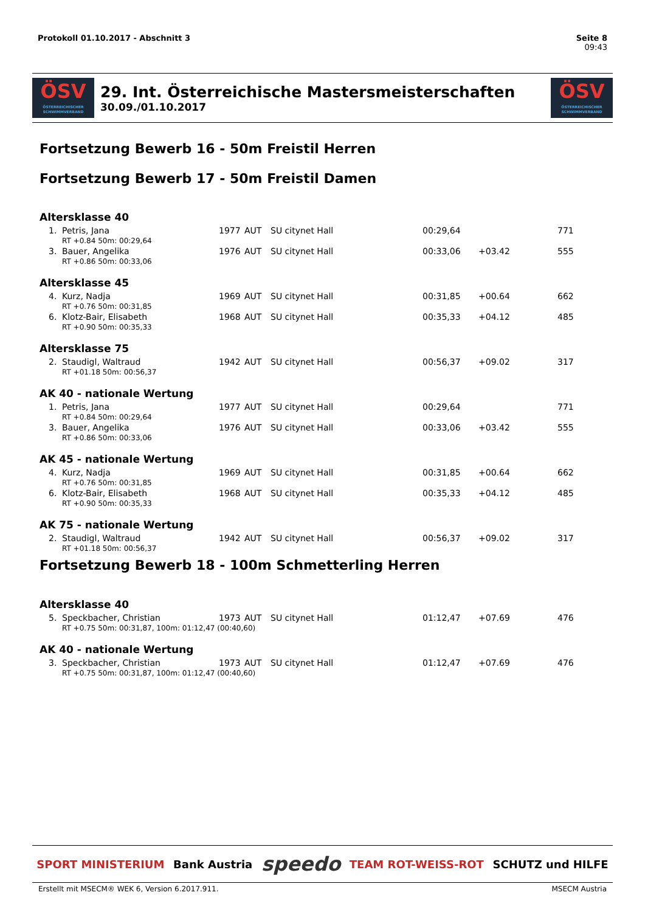Seite 8
09:43 Protokoll 01.10.2017 - Abschnitt 3
ÖSV
ÖSTERREICHISCHER SCHWIMMVERBAND
29. Int. Österreichische Mastersmeisterschaften
30.09./01.10.2017
ÖSV
ÖSTERREICHISCHER SCHWIMMVERBAND
Fortsetzung Bewerb 16 - 50m Freistil Herren
Fortsetzung Bewerb 17 - 50m Freistil Damen
| Altersklasse 40 | | | | | | | | |
| | 1. | Petris, Jana | 1977 | AUT | SU citynet Hall | 00:29,64 | | 771 |
| RT +0.84 50m: 00:29,64 | | | | | | | | |
| | 3. | Bauer, Angelika | 1976 | AUT | SU citynet Hall | 00:33,06 | +03.42 | 555 |
| RT +0.86 50m: 00:33,06 | | | | | | | | |
| Altersklasse 45 | | | | | | | | |
| | 4. | Kurz, Nadja | 1969 | AUT | SU citynet Hall | 00:31,85 | +00.64 | 662 |
| RT +0.76 50m: 00:31,85 | | | | | | | | |
| | 6. | Klotz-Bair, Elisabeth | 1968 | AUT | SU citynet Hall | 00:35,33 | +04.12 | 485 |
| RT +0.90 50m: 00:35,33 | | | | | | | | |
| Altersklasse 75 | | | | | | | | |
| | 2. | Staudigl, Waltraud | 1942 | AUT | SU citynet Hall | 00:56,37 | +09.02 | 317 |
| RT +01.18 50m: 00:56,37 | | | | | | | | |
| AK 40 - nationale Wertung | | | | | | | | |
| | 1. | Petris, Jana | 1977 | AUT | SU citynet Hall | 00:29,64 | | 771 |
| RT +0.84 50m: 00:29,64 | | | | | | | | |
| | 3. | Bauer, Angelika | 1976 | AUT | SU citynet Hall | 00:33,06 | +03.42 | 555 |
| RT +0.86 50m: 00:33,06 | | | | | | | | |
| AK 45 - nationale Wertung | | | | | | | | |
| | 4. | Kurz, Nadja | 1969 | AUT | SU citynet Hall | 00:31,85 | +00.64 | 662 |
| RT +0.76 50m: 00:31,85 | | | | | | | | |
| | 6. | Klotz-Bair, Elisabeth | 1968 | AUT | SU citynet Hall | 00:35,33 | +04.12 | 485 |
| RT +0.90 50m: 00:35,33 | | | | | | | | |
| AK 75 - nationale Wertung | | | | | | | | |
| | 2. | Staudigl, Waltraud | 1942 | AUT | SU citynet Hall | 00:56,37 | +09.02 | 317 |
| RT +01.18 50m: 00:56,37 | | | | | | | | |
| Fortsetzung Bewerb 18 - 100m Schmetterling Herren | | | | | | | | |
| Altersklasse 40 | | | | | | | | |
| | 5. | Speckbacher, Christian | 1973 | AUT | SU citynet Hall | 01:12,47 | +07.69 | 476 |
| RT +0.75 50m: 00:31,87, 100m: 01:12,47 (00:40,60) | | | | | | | | |
| AK 40 - nationale Wertung | | | | | | | | |
| | 3. | Speckbacher, Christian | 1973 | AUT | SU citynet Hall | 01:12,47 | +07.69 | 476 |
| RT +0.75 50m: 00:31,87, 100m: 01:12,47 (00:40,60) | | | | | | | | |
SPORT MINISTERIUM Bank Austria speedo TEAM ROT-WEISS-ROT SCHUTZ und HILFE
MSECM Austria Erstellt mit MSECM® WEK 6, Version 6.2017.911.